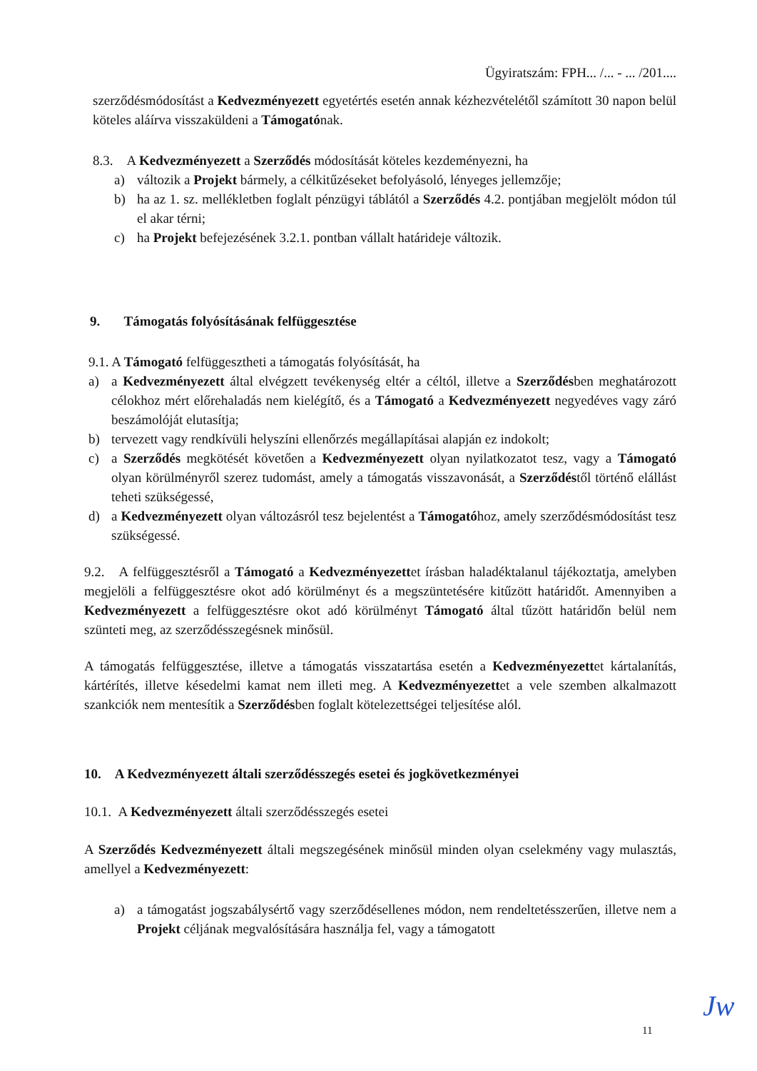Ügyiratszám: FPH... /... - ... /201....
szerződésmódosítást a Kedvezményezett egyetértés esetén annak kézhezvételétől számított 30 napon belül köteles aláírva visszaküldeni a Támogatónak.
8.3. A Kedvezményezett a Szerződés módosítását köteles kezdeményezni, ha
a) változik a Projekt bármely, a célkitűzéseket befolyásoló, lényeges jellemzője;
b) ha az 1. sz. mellékletben foglalt pénzügyi táblától a Szerződés 4.2. pontjában megjelölt módon túl el akar térni;
c) ha Projekt befejezésének 3.2.1. pontban vállalt határideje változik.
9. Támogatás folyósításának felfüggesztése
9.1. A Támogató felfüggesztheti a támogatás folyósítását, ha
a) a Kedvezményezett által elvégzett tevékenység eltér a céltól, illetve a Szerződésben meghatározott célokhoz mért előrehaladás nem kielégítő, és a Támogató a Kedvezményezett negyedéves vagy záró beszámolóját elutasítja;
b) tervezett vagy rendkívüli helyszíni ellenőrzés megállapításai alapján ez indokolt;
c) a Szerződés megkötését követően a Kedvezményezett olyan nyilatkozatot tesz, vagy a Támogató olyan körülményről szerez tudomást, amely a támogatás visszavonását, a Szerződéstől történő elállást teheti szükségessé,
d) a Kedvezményezett olyan változásról tesz bejelentést a Támogatóhoz, amely szerződésmódosítást tesz szükségessé.
9.2. A felfüggesztésről a Támogató a Kedvezményezettet írásban haladéktalanul tájékoztatja, amelyben megjelöli a felfüggesztésre okot adó körülményt és a megszüntetésére kitűzött határidőt. Amennyiben a Kedvezményezett a felfüggesztésre okot adó körülményt Támogató által tűzött határidőn belül nem szünteti meg, az szerződésszegésnek minősül.
A támogatás felfüggesztése, illetve a támogatás visszatartása esetén a Kedvezményezettet kártalanítás, kártérítés, illetve késedelmi kamat nem illeti meg. A Kedvezményezettet a vele szemben alkalmazott szankciók nem mentesítik a Szerződésben foglalt kötelezettségei teljesítése alól.
10. A Kedvezményezett általi szerződésszegés esetei és jogkövetkezményei
10.1. A Kedvezményezett általi szerződésszegés esetei
A Szerződés Kedvezményezett általi megszegésének minősül minden olyan cselekmény vagy mulasztás, amellyel a Kedvezményezett:
a) a támogatást jogszabálysértő vagy szerződésellenes módon, nem rendeltetésszerűen, illetve nem a Projekt céljának megvalósítására használja fel, vagy a támogatott
11 Jw